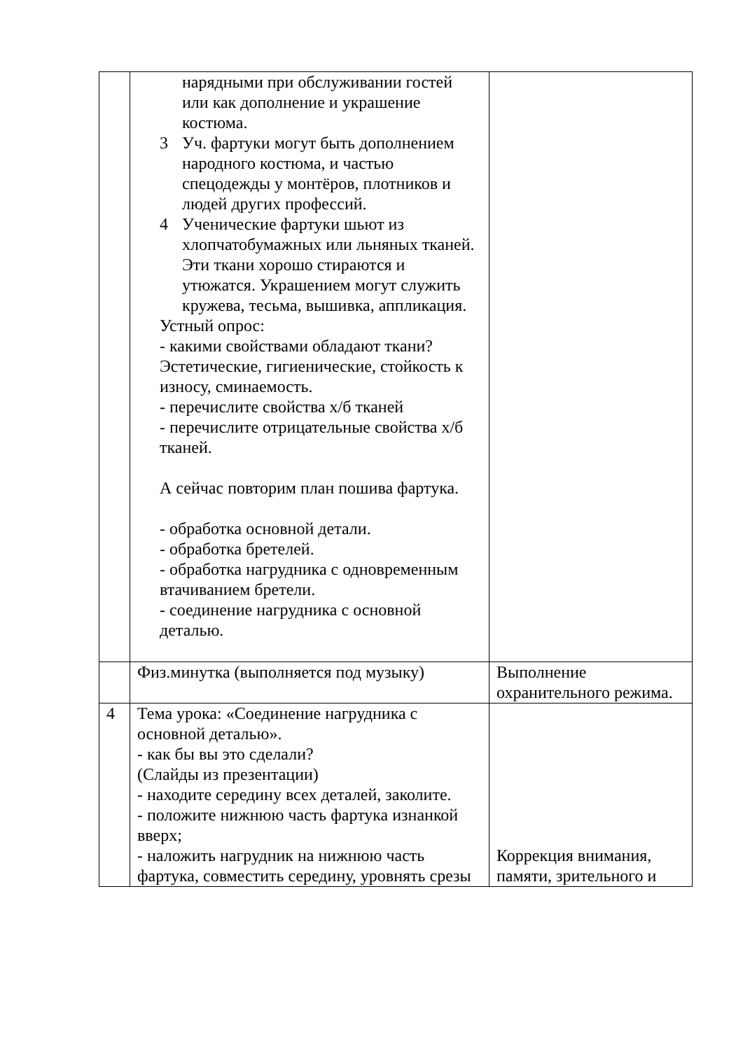| | нарядными при обслуживании гостей или как дополнение и украшение костюма. 3 Уч. фартуки могут быть дополнением народного костюма, и частью спецодежды у монтёров, плотников и людей других профессий. 4 Ученические фартуки шьют из хлопчатобумажных или льняных тканей. Эти ткани хорошо стираются и утюжатся. Украшением могут служить кружева, тесьма, вышивка, аппликация. Устный опрос: - какими свойствами обладают ткани? Эстетические, гигиенические, стойкость к износу, сминаемость. - перечислите свойства х/б тканей - перечислите отрицательные свойства х/б тканей. А сейчас повторим план пошива фартука. - обработка основной детали. - обработка бретелей. - обработка нагрудника с одновременным втачиванием бретели. - соединение нагрудника с основной деталью. | |
| | Физ.минутка (выполняется под музыку) | Выполнение охранительного режима. |
| 4 | Тема урока: «Соединение нагрудника с основной деталью». - как бы вы это сделали? (Слайды из презентации) - находите середину всех деталей, заколите. - положите нижнюю часть фартука изнанкой вверх; - наложить нагрудник на нижнюю часть фартука, совместить середину, уровнять срезы | Коррекция внимания, памяти, зрительного и |